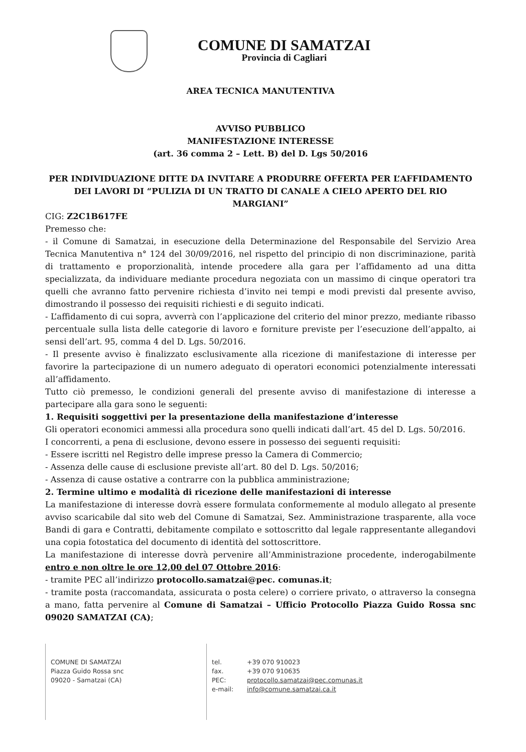COMUNE DI SAMATZAI
Provincia di Cagliari
AREA TECNICA MANUTENTIVA
AVVISO PUBBLICO
MANIFESTAZIONE INTERESSE
(art. 36 comma 2 – Lett. B) del D. Lgs 50/2016
PER INDIVIDUAZIONE DITTE DA INVITARE A PRODURRE OFFERTA PER L’AFFIDAMENTO DEI LAVORI DI “PULIZIA DI UN TRATTO DI CANALE A CIELO APERTO DEL RIO MARGIANI”
CIG: Z2C1B617FE
Premesso che:
- il Comune di Samatzai, in esecuzione della Determinazione del Responsabile del Servizio Area Tecnica Manutentiva n° 124 del 30/09/2016, nel rispetto del principio di non discriminazione, parità di trattamento e proporzionalità, intende procedere alla gara per l’affidamento ad una ditta specializzata, da individuare mediante procedura negoziata con un massimo di cinque operatori tra quelli che avranno fatto pervenire richiesta d’invito nei tempi e modi previsti dal presente avviso, dimostrando il possesso dei requisiti richiesti e di seguito indicati.
- L’affidamento di cui sopra, avverrà con l’applicazione del criterio del minor prezzo, mediante ribasso percentuale sulla lista delle categorie di lavoro e forniture previste per l’esecuzione dell’appalto, ai sensi dell’art. 95, comma 4 del D. Lgs. 50/2016.
- Il presente avviso è finalizzato esclusivamente alla ricezione di manifestazione di interesse per favorire la partecipazione di un numero adeguato di operatori economici potenzialmente interessati all’affidamento.
Tutto ciò premesso, le condizioni generali del presente avviso di manifestazione di interesse a partecipare alla gara sono le seguenti:
1. Requisiti soggettivi per la presentazione della manifestazione d’interesse
Gli operatori economici ammessi alla procedura sono quelli indicati dall’art. 45 del D. Lgs. 50/2016.
I concorrenti, a pena di esclusione, devono essere in possesso dei seguenti requisiti:
- Essere iscritti nel Registro delle imprese presso la Camera di Commercio;
- Assenza delle cause di esclusione previste all’art. 80 del D. Lgs. 50/2016;
- Assenza di cause ostative a contrarre con la pubblica amministrazione;
2. Termine ultimo e modalità di ricezione delle manifestazioni di interesse
La manifestazione di interesse dovrà essere formulata conformemente al modulo allegato al presente avviso scaricabile dal sito web del Comune di Samatzai, Sez. Amministrazione trasparente, alla voce Bandi di gara e Contratti, debitamente compilato e sottoscritto dal legale rappresentante allegandovi una copia fotostatica del documento di identità del sottoscrittore.
La manifestazione di interesse dovrà pervenire all’Amministrazione procedente, inderogabilmente entro e non oltre le ore 12,00 del 07 Ottobre 2016:
- tramite PEC all’indirizzo protocollo.samatzai@pec. comunas.it;
- tramite posta (raccomandata, assicurata o posta celere) o corriere privato, o attraverso la consegna a mano, fatta pervenire al Comune di Samatzai – Ufficio Protocollo Piazza Guido Rossa snc 09020 SAMATZAI (CA);
COMUNE DI SAMATZAI
Piazza Guido Rossa snc
09020 - Samatzai (CA)
tel. +39 070 910023
fax. +39 070 910635
PEC: protocollo.samatzai@pec.comunas.it
e-mail: info@comune.samatzai.ca.it